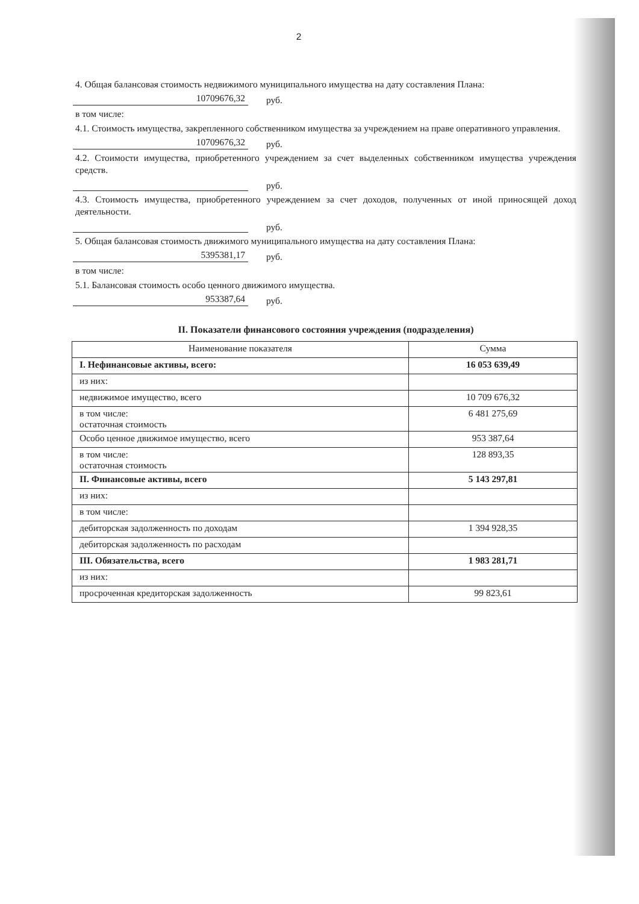2
4. Общая балансовая стоимость недвижимого муниципального имущества на дату составления Плана:
10709676,32 руб.
в том числе:
4.1. Стоимость имущества, закрепленного собственником имущества за учреждением на праве оперативного управления.
10709676,32 руб.
4.2. Стоимости имущества, приобретенного учреждением за счет выделенных собственником имущества учреждения средств.
руб.
4.3. Стоимость имущества, приобретенного учреждением за счет доходов, полученных от иной приносящей доход деятельности.
руб.
5. Общая балансовая стоимость движимого муниципального имущества на дату составления Плана:
5395381,17 руб.
в том числе:
5.1. Балансовая стоимость особо ценного движимого имущества.
953387,64 руб.
II. Показатели финансового состояния учреждения (подразделения)
| Наименование показателя | Сумма |
| --- | --- |
| I. Нефинансовые активы, всего: | 16 053 639,49 |
| из них: | |
| недвижимое имущество, всего | 10 709 676,32 |
| в том числе: остаточная стоимость | 6 481 275,69 |
| Особо ценное движимое имущество, всего | 953 387,64 |
| в том числе: остаточная стоимость | 128 893,35 |
| II. Финансовые активы, всего | 5 143 297,81 |
| из них: | |
| в том числе: | |
| дебиторская задолженность по доходам | 1 394 928,35 |
| дебиторская задолженность по расходам | |
| III. Обязательства, всего | 1 983 281,71 |
| из них: | |
| просроченная кредиторская задолженность | 99 823,61 |